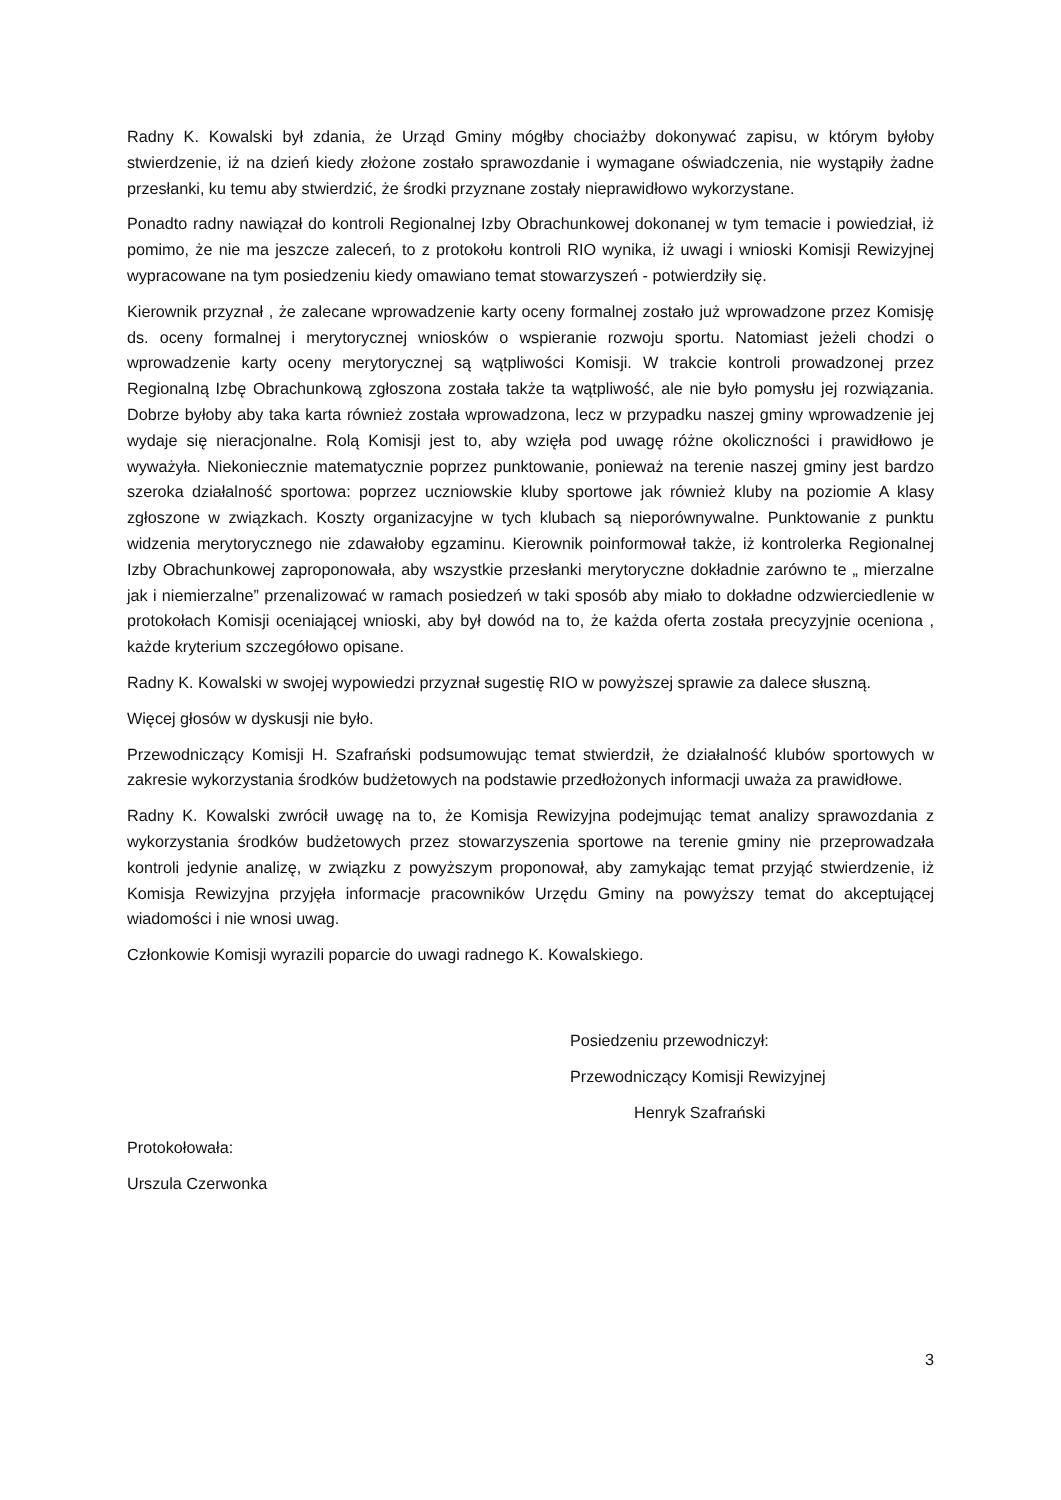Radny K. Kowalski był zdania, że Urząd Gminy mógłby chociażby dokonywać zapisu, w którym byłoby stwierdzenie, iż na dzień kiedy złożone zostało sprawozdanie i wymagane oświadczenia, nie wystąpiły żadne przesłanki, ku temu aby stwierdzić, że środki przyznane zostały nieprawidłowo wykorzystane.
Ponadto radny nawiązał do kontroli Regionalnej Izby Obrachunkowej dokonanej w tym temacie i powiedział, iż pomimo, że nie ma jeszcze zaleceń, to z protokołu kontroli RIO wynika, iż uwagi i wnioski Komisji Rewizyjnej wypracowane na tym posiedzeniu kiedy omawiano temat stowarzyszeń - potwierdziły się.
Kierownik przyznał , że zalecane wprowadzenie karty oceny formalnej zostało już wprowadzone przez Komisję ds. oceny formalnej i merytorycznej wniosków o wspieranie rozwoju sportu. Natomiast jeżeli chodzi o wprowadzenie karty oceny merytorycznej są wątpliwości Komisji. W trakcie kontroli prowadzonej przez Regionalną Izbę Obrachunkową zgłoszona została także ta wątpliwość, ale nie było pomysłu jej rozwiązania. Dobrze byłoby aby taka karta również została wprowadzona, lecz w przypadku naszej gminy wprowadzenie jej wydaje się nieracjonalne. Rolą Komisji jest to, aby wzięła pod uwagę różne okoliczności i prawidłowo je wyważyła. Niekoniecznie matematycznie poprzez punktowanie, ponieważ na terenie naszej gminy jest bardzo szeroka działalność sportowa: poprzez uczniowskie kluby sportowe jak również kluby na poziomie A klasy zgłoszone w związkach. Koszty organizacyjne w tych klubach są nieporównywalne. Punktowanie z punktu widzenia merytorycznego nie zdawałoby egzaminu. Kierownik poinformował także, iż kontrolerka Regionalnej Izby Obrachunkowej zaproponowała, aby wszystkie przesłanki merytoryczne dokładnie zarówno te „ mierzalne jak i niemierzalne” przenalizować w ramach posiedzeń w taki sposób aby miało to dokładne odzwierciedlenie w protokołach Komisji oceniającej wnioski, aby był dowód na to, że każda oferta została precyzyjnie oceniona , każde kryterium szczegółowo opisane.
Radny K. Kowalski w swojej wypowiedzi przyznał sugestię RIO w powyższej sprawie za dalece słuszną.
Więcej głosów w dyskusji nie było.
Przewodniczący Komisji H. Szafrański podsumowując temat stwierdził, że działalność klubów sportowych w zakresie wykorzystania środków budżetowych na podstawie przedłożonych informacji uważa za prawidłowe.
Radny K. Kowalski zwrócił uwagę na to, że Komisja Rewizyjna podejmując temat analizy sprawozdania z wykorzystania środków budżetowych przez stowarzyszenia sportowe na terenie gminy nie przeprowadzała kontroli jedynie analizę, w związku z powyższym proponował, aby zamykając temat przyjąć stwierdzenie, iż Komisja Rewizyjna przyjęła informacje pracowników Urzędu Gminy na powyższy temat do akceptującej wiadomości i nie wnosi uwag.
Członkowie Komisji wyrazili poparcie do uwagi radnego K. Kowalskiego.
Posiedzeniu przewodniczył:
Przewodniczący Komisji Rewizyjnej
Henryk Szafrański
Protokołowała:
Urszula Czerwonka
3